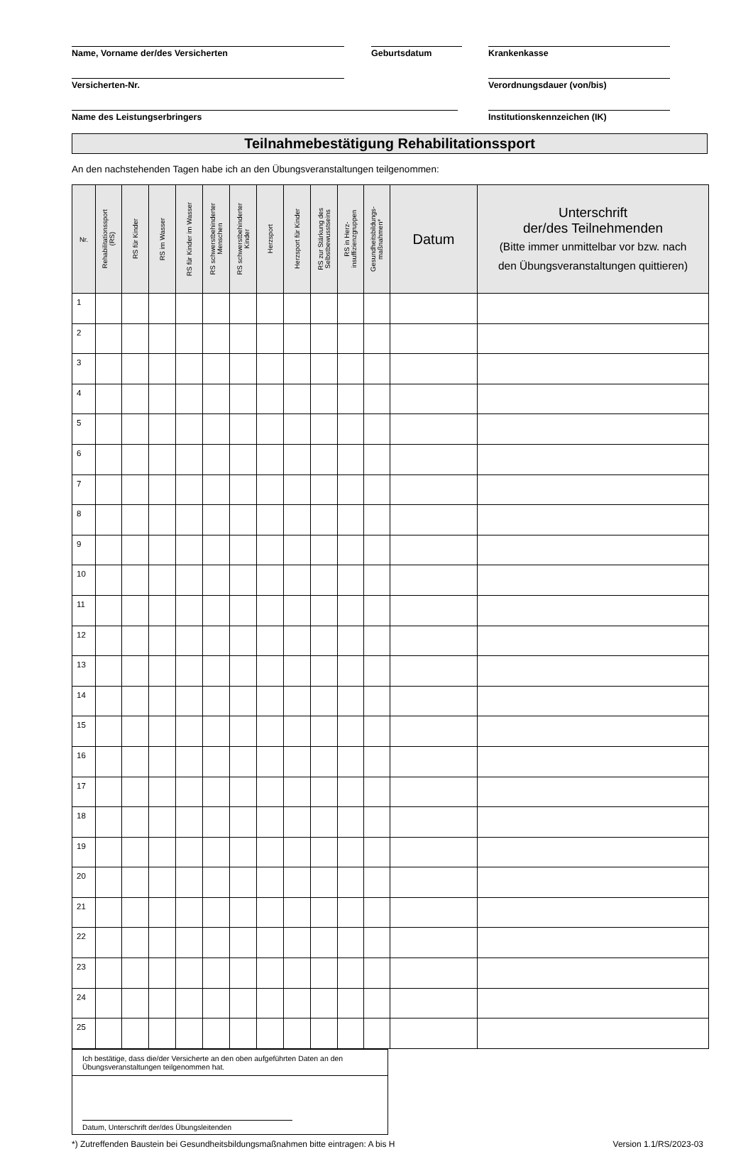Name, Vorname der/des Versicherten Geburtsdatum Krankenkasse
Versicherten-Nr. Verordnungsdauer (von/bis)
Name des Leistungserbringers Institutionskennzeichen (IK)
Teilnahmebestätigung Rehabilitationssport
An den nachstehenden Tagen habe ich an den Übungsveranstaltungen teilgenommen:
| Nr. | Rehabilitationssport (RS) | RS für Kinder | RS im Wasser | RS für Kinder im Wasser | RS schwerstbehinderter Menschen | RS schwerstbehinderter Kinder | Herzsport | Herzsport für Kinder | RS zur Stärkung des Selbstbewusstseins | RS in Herz- insuffizienzgruppen | Gesundheitsbildungs- maßnahmen* | Datum | Unterschrift der/des Teilnehmenden (Bitte immer unmittelbar vor bzw. nach den Übungsveranstaltungen quittieren) |
| --- | --- | --- | --- | --- | --- | --- | --- | --- | --- | --- | --- | --- | --- |
| 1 | | | | | | | | | | | | | |
| 2 | | | | | | | | | | | | | |
| 3 | | | | | | | | | | | | | |
| 4 | | | | | | | | | | | | | |
| 5 | | | | | | | | | | | | | |
| 6 | | | | | | | | | | | | | |
| 7 | | | | | | | | | | | | | |
| 8 | | | | | | | | | | | | | |
| 9 | | | | | | | | | | | | | |
| 10 | | | | | | | | | | | | | |
| 11 | | | | | | | | | | | | | |
| 12 | | | | | | | | | | | | | |
| 13 | | | | | | | | | | | | | |
| 14 | | | | | | | | | | | | | |
| 15 | | | | | | | | | | | | | |
| 16 | | | | | | | | | | | | | |
| 17 | | | | | | | | | | | | | |
| 18 | | | | | | | | | | | | | |
| 19 | | | | | | | | | | | | | |
| 20 | | | | | | | | | | | | | |
| 21 | | | | | | | | | | | | | |
| 22 | | | | | | | | | | | | | |
| 23 | | | | | | | | | | | | | |
| 24 | | | | | | | | | | | | | |
| 25 | | | | | | | | | | | | | |
Ich bestätige, dass die/der Versicherte an den oben aufgeführten Daten an den Übungsveranstaltungen teilgenommen hat.
Datum, Unterschrift der/des Übungsleitenden
*) Zutreffenden Baustein bei Gesundheitsbildungsmaßnahmen bitte eintragen: A bis H Version 1.1/RS/2023-03